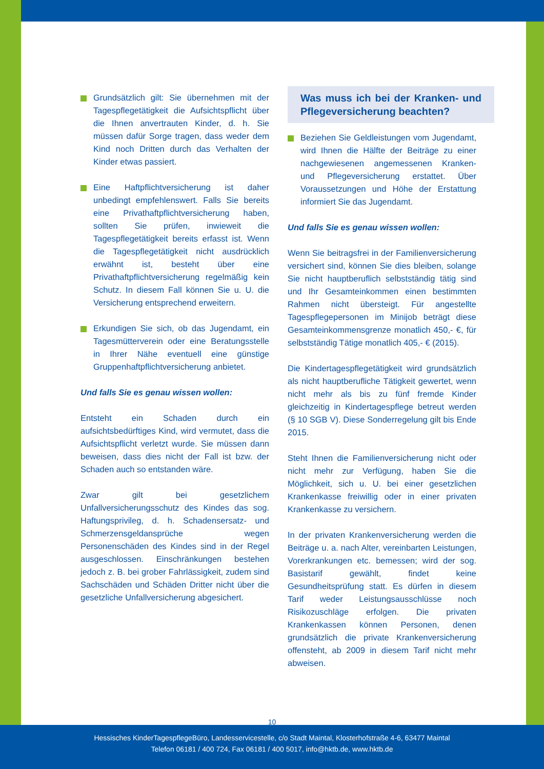Grundsätzlich gilt: Sie übernehmen mit der Tagespflegetätigkeit die Aufsichtspflicht über die Ihnen anvertrauten Kinder, d. h. Sie müssen dafür Sorge tragen, dass weder dem Kind noch Dritten durch das Verhalten der Kinder etwas passiert.
Eine Haftpflichtversicherung ist daher unbedingt empfehlenswert. Falls Sie bereits eine Privathaftpflichtversicherung haben, sollten Sie prüfen, inwieweit die Tagespflegetätigkeit bereits erfasst ist. Wenn die Tagespflegetätigkeit nicht ausdrücklich erwähnt ist, besteht über eine Privathaftpflichtversicherung regelmäßig kein Schutz. In diesem Fall können Sie u. U. die Versicherung entsprechend erweitern.
Erkundigen Sie sich, ob das Jugendamt, ein Tagesmütterverein oder eine Beratungsstelle in Ihrer Nähe eventuell eine günstige Gruppenhaftpflichtversicherung anbietet.
Und falls Sie es genau wissen wollen:
Entsteht ein Schaden durch ein aufsichtsbedürftiges Kind, wird vermutet, dass die Aufsichtspflicht verletzt wurde. Sie müssen dann beweisen, dass dies nicht der Fall ist bzw. der Schaden auch so entstanden wäre.
Zwar gilt bei gesetzlichem Unfallversicherungsschutz des Kindes das sog. Haftungsprivileg, d. h. Schadensersatz- und Schmerzensgeldansprüche wegen Personenschäden des Kindes sind in der Regel ausgeschlossen. Einschränkungen bestehen jedoch z. B. bei grober Fahrlässigkeit, zudem sind Sachschäden und Schäden Dritter nicht über die gesetzliche Unfallversicherung abgesichert.
Was muss ich bei der Kranken- und Pflegeversicherung beachten?
Beziehen Sie Geldleistungen vom Jugendamt, wird Ihnen die Hälfte der Beiträge zu einer nachgewiesenen angemessenen Kranken- und Pflegeversicherung erstattet. Über Voraussetzungen und Höhe der Erstattung informiert Sie das Jugendamt.
Und falls Sie es genau wissen wollen:
Wenn Sie beitragsfrei in der Familienversicherung versichert sind, können Sie dies bleiben, solange Sie nicht hauptberuflich selbstständig tätig sind und Ihr Gesamteinkommen einen bestimmten Rahmen nicht übersteigt. Für angestellte Tagespflegepersonen im Minijob beträgt diese Gesamteinkommensgrenze monatlich 450,- €, für selbstständig Tätige monatlich 405,- € (2015).
Die Kindertagespflegetätigkeit wird grundsätzlich als nicht hauptberufliche Tätigkeit gewertet, wenn nicht mehr als bis zu fünf fremde Kinder gleichzeitig in Kindertagespflege betreut werden (§ 10 SGB V). Diese Sonderregelung gilt bis Ende 2015.
Steht Ihnen die Familienversicherung nicht oder nicht mehr zur Verfügung, haben Sie die Möglichkeit, sich u. U. bei einer gesetzlichen Krankenkasse freiwillig oder in einer privaten Krankenkasse zu versichern.
In der privaten Krankenversicherung werden die Beiträge u. a. nach Alter, vereinbarten Leistungen, Vorerkrankungen etc. bemessen; wird der sog. Basistarif gewählt, findet keine Gesundheitsprüfung statt. Es dürfen in diesem Tarif weder Leistungsausschlüsse noch Risikozuschläge erfolgen. Die privaten Krankenkassen können Personen, denen grundsätzlich die private Krankenversicherung offensteht, ab 2009 in diesem Tarif nicht mehr abweisen.
10
Hessisches KinderTagespflegeBüro, Landesservicestelle, c/o Stadt Maintal, Klosterhofstraße 4-6, 63477 Maintal
Telefon 06181 / 400 724, Fax 06181 / 400 5017, info@hktb.de, www.hktb.de